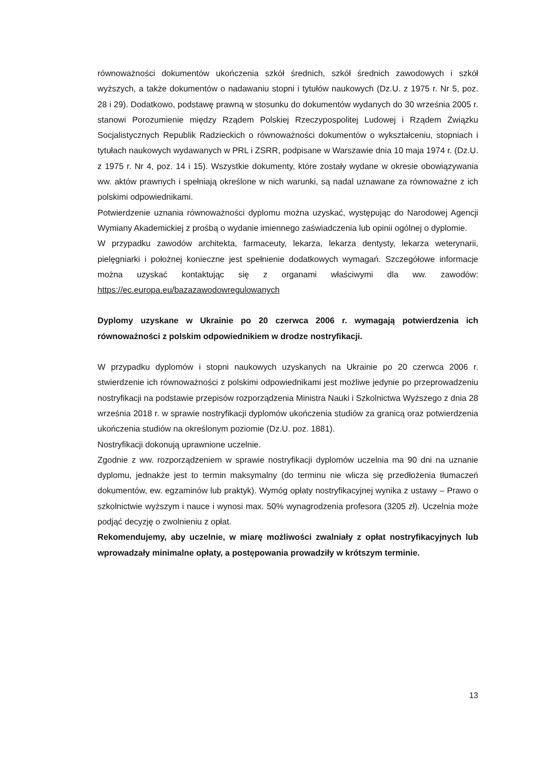równoważności dokumentów ukończenia szkół średnich, szkół średnich zawodowych i szkół wyższych, a także dokumentów o nadawaniu stopni i tytułów naukowych (Dz.U. z 1975 r. Nr 5, poz. 28 i 29). Dodatkowo, podstawę prawną w stosunku do dokumentów wydanych do 30 września 2005 r. stanowi Porozumienie między Rządem Polskiej Rzeczypospolitej Ludowej i Rządem Związku Socjalistycznych Republik Radzieckich o równoważności dokumentów o wykształceniu, stopniach i tytułach naukowych wydawanych w PRL i ZSRR, podpisane w Warszawie dnia 10 maja 1974 r. (Dz.U. z 1975 r. Nr 4, poz. 14 i 15). Wszystkie dokumenty, które zostały wydane w okresie obowiązywania ww. aktów prawnych i spełniają określone w nich warunki, są nadal uznawane za równoważne z ich polskimi odpowiednikami.
Potwierdzenie uznania równoważności dyplomu można uzyskać, występując do Narodowej Agencji Wymiany Akademickiej z prośbą o wydanie imiennego zaświadczenia lub opinii ogólnej o dyplomie.
W przypadku zawodów architekta, farmaceuty, lekarza, lekarza dentysty, lekarza weterynarii, pielęgniarki i położnej konieczne jest spełnienie dodatkowych wymagań. Szczegółowe informacje można uzyskać kontaktując się z organami właściwymi dla ww. zawodów: https://ec.europa.eu/bazazawodowregulowanych
Dyplomy uzyskane w Ukrainie po 20 czerwca 2006 r. wymagają potwierdzenia ich równoważności z polskim odpowiednikiem w drodze nostryfikacji.
W przypadku dyplomów i stopni naukowych uzyskanych na Ukrainie po 20 czerwca 2006 r. stwierdzenie ich równoważności z polskimi odpowiednikami jest możliwe jedynie po przeprowadzeniu nostryfikacji na podstawie przepisów rozporządzenia Ministra Nauki i Szkolnictwa Wyższego z dnia 28 września 2018 r. w sprawie nostryfikacji dyplomów ukończenia studiów za granicą oraz potwierdzenia ukończenia studiów na określonym poziomie (Dz.U. poz. 1881).
Nostryfikacji dokonują uprawnione uczelnie.
Zgodnie z ww. rozporządzeniem w sprawie nostryfikacji dyplomów uczelnia ma 90 dni na uznanie dyplomu, jednakże jest to termin maksymalny (do terminu nie wlicza się przedłożenia tłumaczeń dokumentów, ew. egzaminów lub praktyk). Wymóg opłaty nostryfikacyjnej wynika z ustawy – Prawo o szkolnictwie wyższym i nauce i wynosi max. 50% wynagrodzenia profesora (3205 zł). Uczelnia może podjąć decyzję o zwolnieniu z opłat.
Rekomendujemy, aby uczelnie, w miarę możliwości zwalniały z opłat nostryfikacyjnych lub wprowadzały minimalne opłaty, a postępowania prowadziły w krótszym terminie.
13